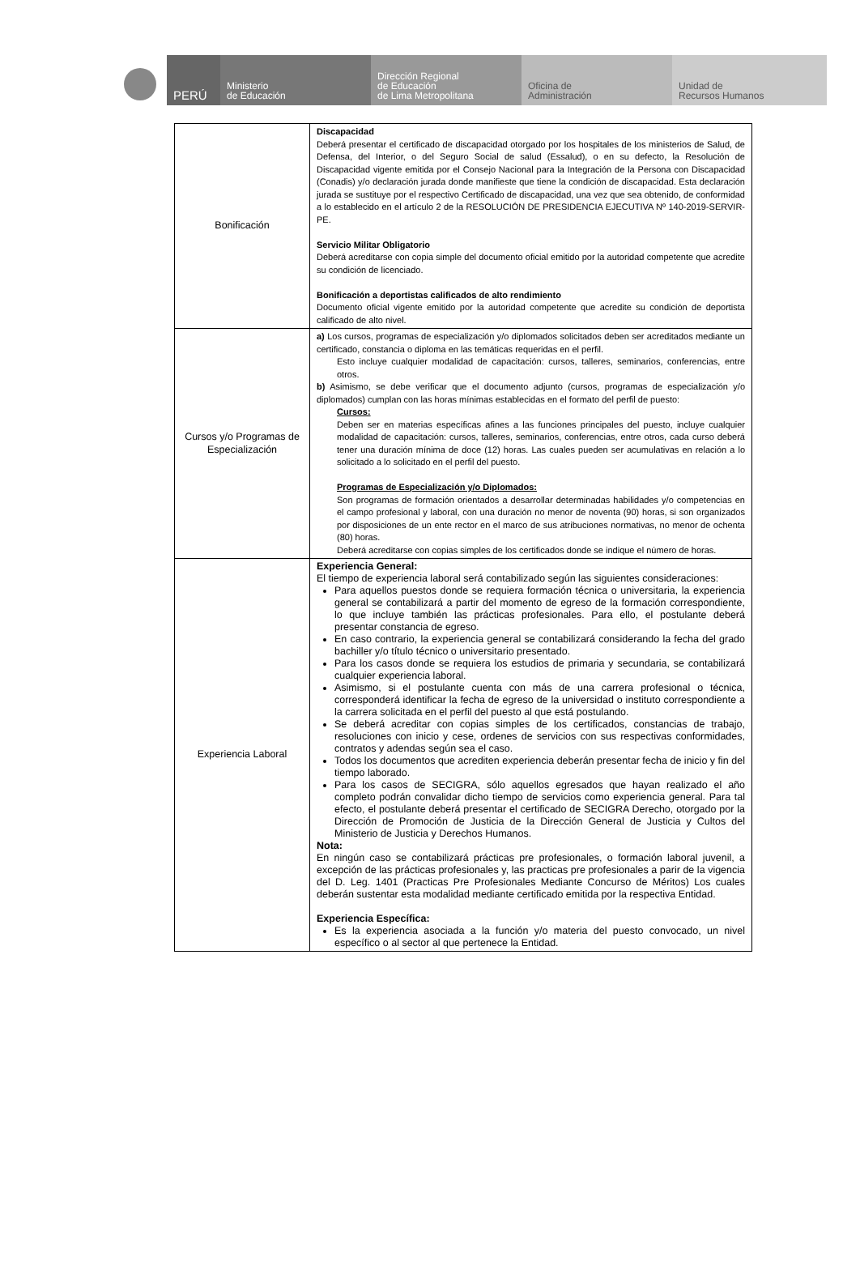PERÚ
Ministerio
de Educación
Dirección Regional
de Educación
de Lima Metropolitana
Oficina de
Administración
Unidad de
Recursos Humanos
| Bonificación | Discapacidad Deberá presentar el certificado de discapacidad otorgado por los hospitales de los ministerios de Salud, de Defensa, del Interior, o del Seguro Social de salud (Essalud), o en su defecto, la Resolución de Discapacidad vigente emitida por el Consejo Nacional para la Integración de la Persona con Discapacidad (Conadis) y/o declaración jurada donde manifieste que tiene la condición de discapacidad. Esta declaración jurada se sustituye por el respectivo Certificado de discapacidad, una vez que sea obtenido, de conformidad a lo establecido en el artículo 2 de la RESOLUCIÓN DE PRESIDENCIA EJECUTIVA Nº 140-2019-SERVIR-PE. Servicio Militar Obligatorio Deberá acreditarse con copia simple del documento oficial emitido por la autoridad competente que acredite su condición de licenciado. Bonificación a deportistas calificados de alto rendimiento Documento oficial vigente emitido por la autoridad competente que acredite su condición de deportista calificado de alto nivel. |
| Cursos y/o Programas de Especialización | a) Los cursos, programas de especialización y/o diplomados solicitados deben ser acreditados mediante un certificado, constancia o diploma en las temáticas requeridas en el perfil. Esto incluye cualquier modalidad de capacitación: cursos, talleres, seminarios, conferencias, entre otros. b) Asimismo, se debe verificar que el documento adjunto (cursos, programas de especialización y/o diplomados) cumplan con las horas mínimas establecidas en el formato del perfil de puesto: Cursos: Deben ser en materias específicas afines a las funciones principales del puesto, incluye cualquier modalidad de capacitación: cursos, talleres, seminarios, conferencias, entre otros, cada curso deberá tener una duración mínima de doce (12) horas. Las cuales pueden ser acumulativas en relación a lo solicitado a lo solicitado en el perfil del puesto. Programas de Especialización y/o Diplomados: Son programas de formación orientados a desarrollar determinadas habilidades y/o competencias en el campo profesional y laboral, con una duración no menor de noventa (90) horas, si son organizados por disposiciones de un ente rector en el marco de sus atribuciones normativas, no menor de ochenta (80) horas. Deberá acreditarse con copias simples de los certificados donde se indique el número de horas. |
| Experiencia Laboral | Experiencia General: El tiempo de experiencia laboral será contabilizado según las siguientes consideraciones: Para aquellos puestos donde se requiera formación técnica o universitaria, la experiencia general se contabilizará a partir del momento de egreso de la formación correspondiente, lo que incluye también las prácticas profesionales. Para ello, el postulante deberá presentar constancia de egreso. En caso contrario, la experiencia general se contabilizará considerando la fecha del grado bachiller y/o título técnico o universitario presentado. Para los casos donde se requiera los estudios de primaria y secundaria, se contabilizará cualquier experiencia laboral. Asimismo, si el postulante cuenta con más de una carrera profesional o técnica, corresponderá identificar la fecha de egreso de la universidad o instituto correspondiente a la carrera solicitada en el perfil del puesto al que está postulando. Se deberá acreditar con copias simples de los certificados, constancias de trabajo, resoluciones con inicio y cese, ordenes de servicios con sus respectivas conformidades, contratos y adendas según sea el caso. Todos los documentos que acrediten experiencia deberán presentar fecha de inicio y fin del tiempo laborado. Para los casos de SECIGRA, sólo aquellos egresados que hayan realizado el año completo podrán convalidar dicho tiempo de servicios como experiencia general. Para tal efecto, el postulante deberá presentar el certificado de SECIGRA Derecho, otorgado por la Dirección de Promoción de Justicia de la Dirección General de Justicia y Cultos del Ministerio de Justicia y Derechos Humanos. Nota: En ningún caso se contabilizará prácticas pre profesionales, o formación laboral juvenil, a excepción de las prácticas profesionales y, las practicas pre profesionales a parir de la vigencia del D. Leg. 1401 (Practicas Pre Profesionales Mediante Concurso de Méritos) Los cuales deberán sustentar esta modalidad mediante certificado emitida por la respectiva Entidad. Experiencia Específica: Es la experiencia asociada a la función y/o materia del puesto convocado, un nivel específico o al sector al que pertenece la Entidad. |